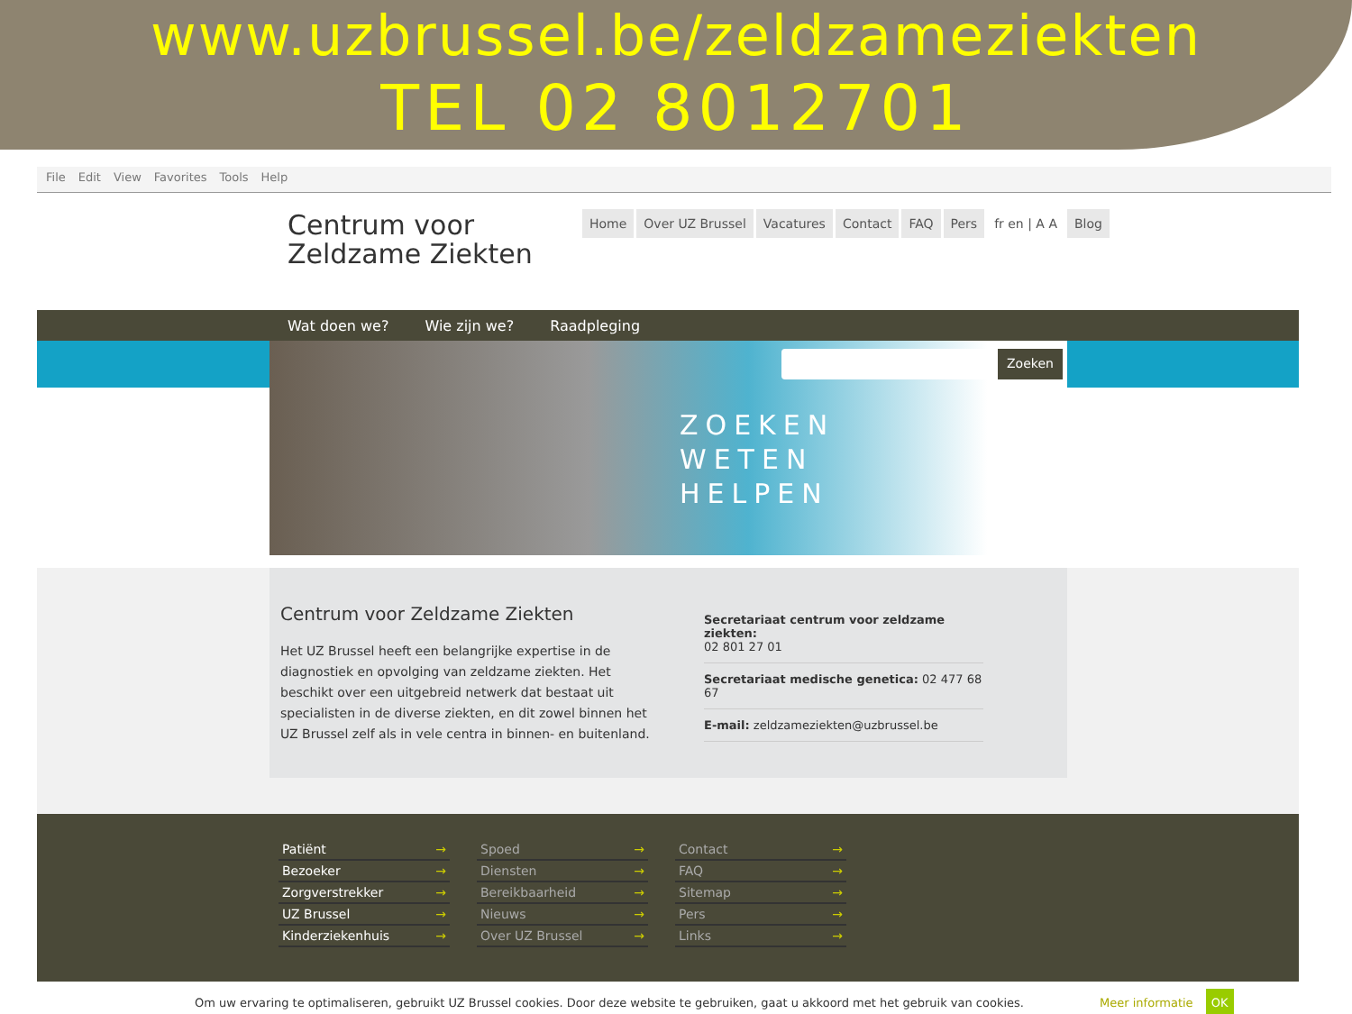www.uzbrussel.be/zeldzameziekten
TEL 02 8012701
File Edit View Favorites Tools Help
Centrum voor
Zeldzame Ziekten
Home Over UZ Brussel Vacatures Contact FAQ Pers fr en | A A Blog
Wat doen we? Wie zijn we? Raadpleging
ZOEKEN
WETEN
HELPEN
Zoeken
Centrum voor Zeldzame Ziekten
Het UZ Brussel heeft een belangrijke expertise in de diagnostiek en opvolging van zeldzame ziekten. Het beschikt over een uitgebreid netwerk dat bestaat uit specialisten in de diverse ziekten, en dit zowel binnen het UZ Brussel zelf als in vele centra in binnen- en buitenland.
Secretariaat centrum voor zeldzame ziekten:
02 801 27 01
Secretariaat medische genetica: 02 477 68 67
E-mail: zeldzameziekten@uzbrussel.be
Patiënt →
Bezoeker →
Zorgverstrekker →
UZ Brussel →
Kinderziekenhuis →
Spoed →
Diensten →
Bereikbaarheid →
Nieuws →
Over UZ Brussel →
Contact →
FAQ →
Sitemap →
Pers →
Links →
Om uw ervaring te optimaliseren, gebruikt UZ Brussel cookies. Door deze website te gebruiken, gaat u akkoord met het gebruik van cookies. Meer informatie OK